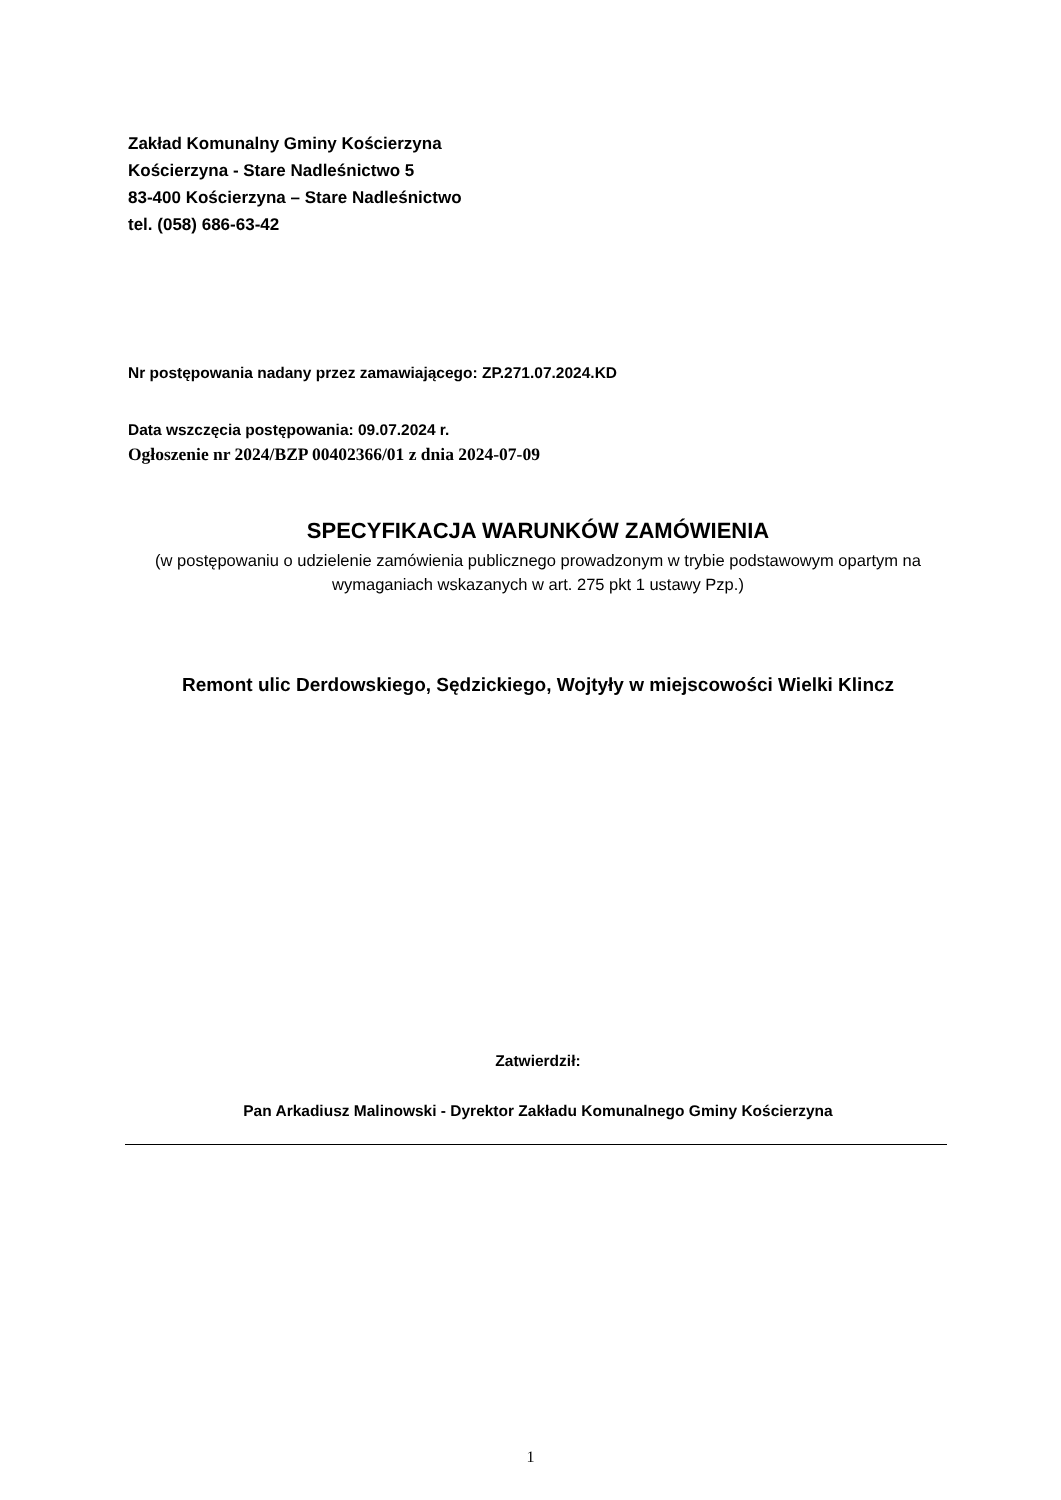Zakład Komunalny Gminy Kościerzyna
Kościerzyna - Stare Nadleśnictwo 5
83-400 Kościerzyna – Stare Nadleśnictwo
tel. (058) 686-63-42
Nr postępowania nadany przez zamawiającego: ZP.271.07.2024.KD
Data wszczęcia postępowania: 09.07.2024 r.
Ogłoszenie nr 2024/BZP 00402366/01 z dnia 2024-07-09
SPECYFIKACJA WARUNKÓW ZAMÓWIENIA
(w postępowaniu o udzielenie zamówienia publicznego prowadzonym w trybie podstawowym opartym na wymaganiach wskazanych w art. 275 pkt 1 ustawy Pzp.)
Remont ulic Derdowskiego, Sędzickiego, Wojtyły w miejscowości Wielki Klincz
Zatwierdził:
Pan Arkadiusz Malinowski - Dyrektor Zakładu Komunalnego Gminy Kościerzyna
1